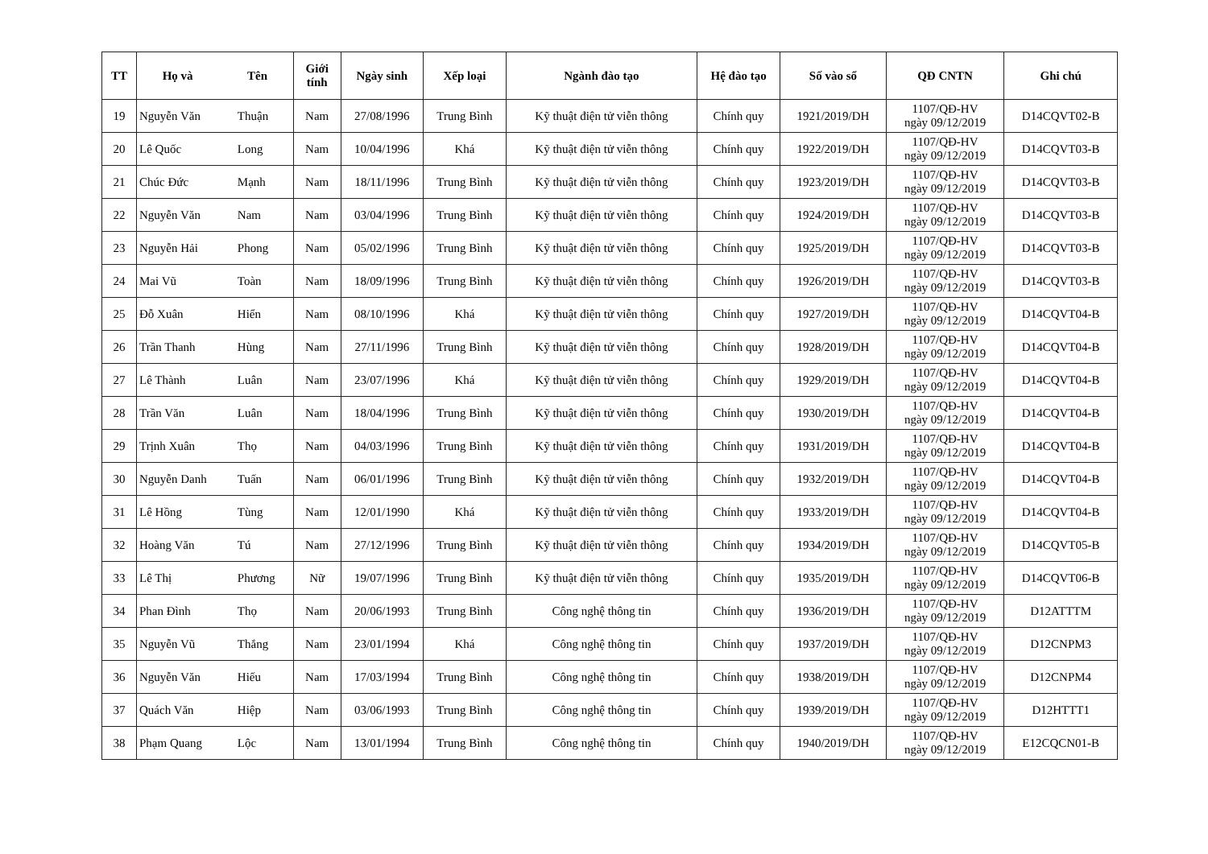| TT | Họ và Tên | | Giới tính | Ngày sinh | Xếp loại | Ngành đào tạo | Hệ đào tạo | Số vào sổ | QĐ CNTN | Ghi chú |
| --- | --- | --- | --- | --- | --- | --- | --- | --- | --- | --- |
| 19 | Nguyễn Văn | Thuận | Nam | 27/08/1996 | Trung Bình | Kỹ thuật điện tử viễn thông | Chính quy | 1921/2019/DH | 1107/QĐ-HV ngày 09/12/2019 | D14CQVT02-B |
| 20 | Lê Quốc | Long | Nam | 10/04/1996 | Khá | Kỹ thuật điện tử viễn thông | Chính quy | 1922/2019/DH | 1107/QĐ-HV ngày 09/12/2019 | D14CQVT03-B |
| 21 | Chúc Đức | Mạnh | Nam | 18/11/1996 | Trung Bình | Kỹ thuật điện tử viễn thông | Chính quy | 1923/2019/DH | 1107/QĐ-HV ngày 09/12/2019 | D14CQVT03-B |
| 22 | Nguyễn Văn | Nam | Nam | 03/04/1996 | Trung Bình | Kỹ thuật điện tử viễn thông | Chính quy | 1924/2019/DH | 1107/QĐ-HV ngày 09/12/2019 | D14CQVT03-B |
| 23 | Nguyễn Hải | Phong | Nam | 05/02/1996 | Trung Bình | Kỹ thuật điện tử viễn thông | Chính quy | 1925/2019/DH | 1107/QĐ-HV ngày 09/12/2019 | D14CQVT03-B |
| 24 | Mai Vũ | Toàn | Nam | 18/09/1996 | Trung Bình | Kỹ thuật điện tử viễn thông | Chính quy | 1926/2019/DH | 1107/QĐ-HV ngày 09/12/2019 | D14CQVT03-B |
| 25 | Đỗ Xuân | Hiển | Nam | 08/10/1996 | Khá | Kỹ thuật điện tử viễn thông | Chính quy | 1927/2019/DH | 1107/QĐ-HV ngày 09/12/2019 | D14CQVT04-B |
| 26 | Trần Thanh | Hùng | Nam | 27/11/1996 | Trung Bình | Kỹ thuật điện tử viễn thông | Chính quy | 1928/2019/DH | 1107/QĐ-HV ngày 09/12/2019 | D14CQVT04-B |
| 27 | Lê Thành | Luân | Nam | 23/07/1996 | Khá | Kỹ thuật điện tử viễn thông | Chính quy | 1929/2019/DH | 1107/QĐ-HV ngày 09/12/2019 | D14CQVT04-B |
| 28 | Trần Văn | Luân | Nam | 18/04/1996 | Trung Bình | Kỹ thuật điện tử viễn thông | Chính quy | 1930/2019/DH | 1107/QĐ-HV ngày 09/12/2019 | D14CQVT04-B |
| 29 | Trịnh Xuân | Thọ | Nam | 04/03/1996 | Trung Bình | Kỹ thuật điện tử viễn thông | Chính quy | 1931/2019/DH | 1107/QĐ-HV ngày 09/12/2019 | D14CQVT04-B |
| 30 | Nguyễn Danh | Tuấn | Nam | 06/01/1996 | Trung Bình | Kỹ thuật điện tử viễn thông | Chính quy | 1932/2019/DH | 1107/QĐ-HV ngày 09/12/2019 | D14CQVT04-B |
| 31 | Lê Hồng | Tùng | Nam | 12/01/1990 | Khá | Kỹ thuật điện tử viễn thông | Chính quy | 1933/2019/DH | 1107/QĐ-HV ngày 09/12/2019 | D14CQVT04-B |
| 32 | Hoàng Văn | Tú | Nam | 27/12/1996 | Trung Bình | Kỹ thuật điện tử viễn thông | Chính quy | 1934/2019/DH | 1107/QĐ-HV ngày 09/12/2019 | D14CQVT05-B |
| 33 | Lê Thị | Phương | Nữ | 19/07/1996 | Trung Bình | Kỹ thuật điện tử viễn thông | Chính quy | 1935/2019/DH | 1107/QĐ-HV ngày 09/12/2019 | D14CQVT06-B |
| 34 | Phan Đình | Thọ | Nam | 20/06/1993 | Trung Bình | Công nghệ thông tin | Chính quy | 1936/2019/DH | 1107/QĐ-HV ngày 09/12/2019 | D12ATTTM |
| 35 | Nguyễn Vũ | Thắng | Nam | 23/01/1994 | Khá | Công nghệ thông tin | Chính quy | 1937/2019/DH | 1107/QĐ-HV ngày 09/12/2019 | D12CNPM3 |
| 36 | Nguyễn Văn | Hiếu | Nam | 17/03/1994 | Trung Bình | Công nghệ thông tin | Chính quy | 1938/2019/DH | 1107/QĐ-HV ngày 09/12/2019 | D12CNPM4 |
| 37 | Quách Văn | Hiệp | Nam | 03/06/1993 | Trung Bình | Công nghệ thông tin | Chính quy | 1939/2019/DH | 1107/QĐ-HV ngày 09/12/2019 | D12HTTT1 |
| 38 | Phạm Quang | Lộc | Nam | 13/01/1994 | Trung Bình | Công nghệ thông tin | Chính quy | 1940/2019/DH | 1107/QĐ-HV ngày 09/12/2019 | E12CQCN01-B |